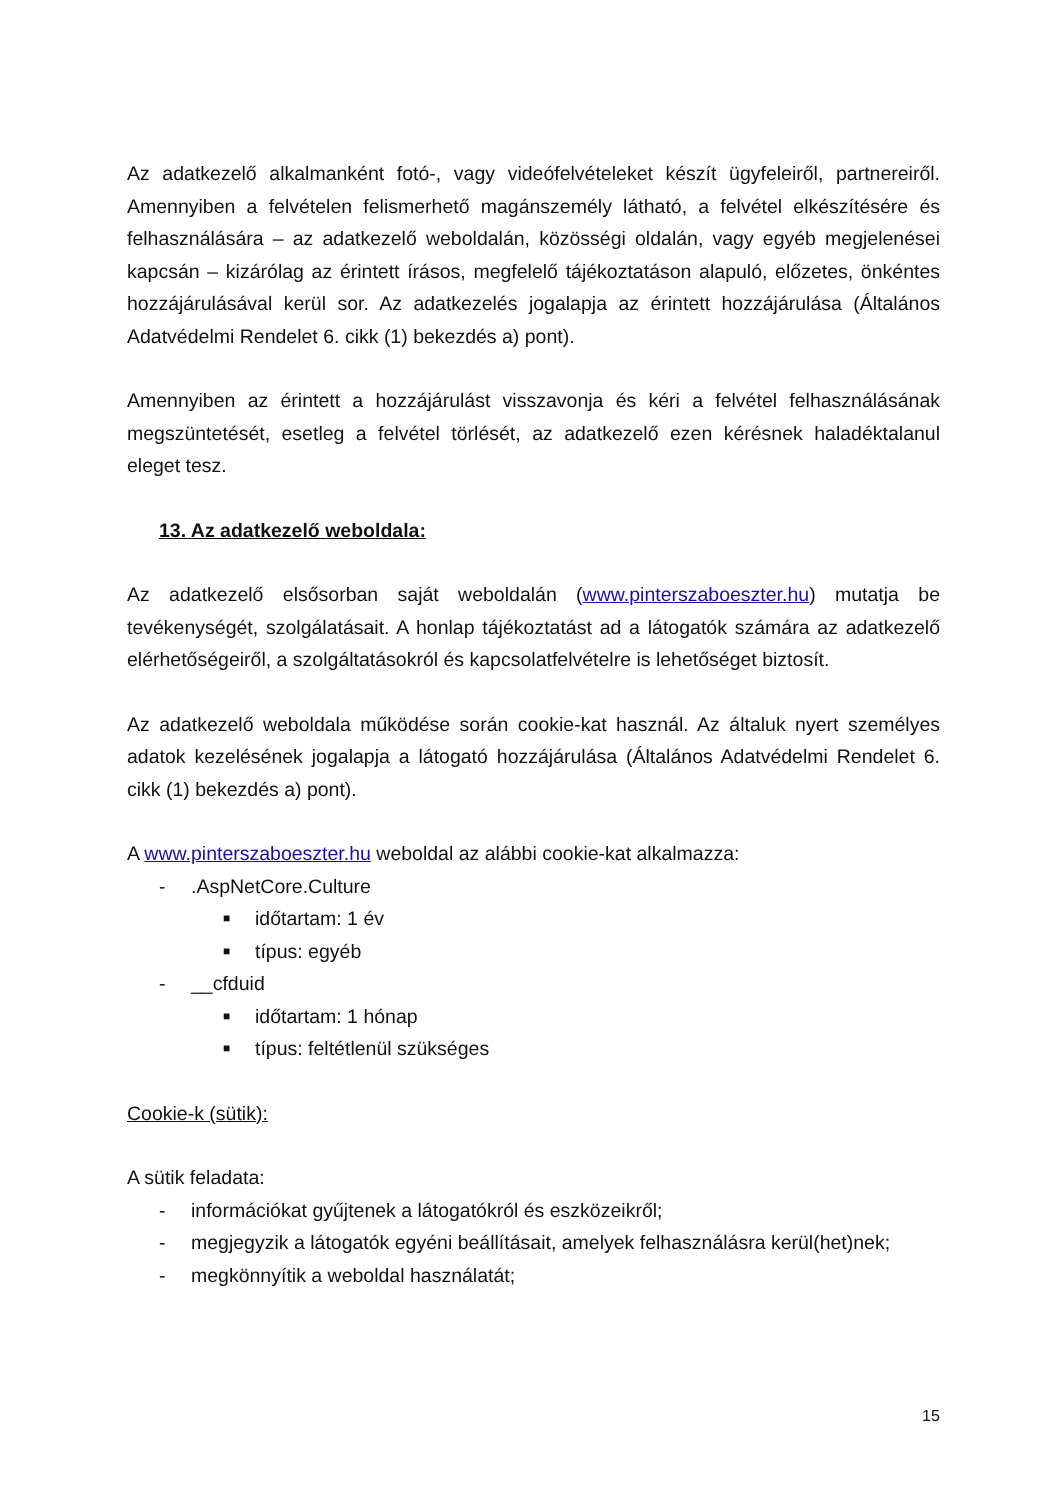Az adatkezelő alkalmanként fotó-, vagy videófelvételeket készít ügyfeleiről, partnereiről. Amennyiben a felvételen felismerhető magánszemély látható, a felvétel elkészítésére és felhasználására – az adatkezelő weboldalán, közösségi oldalán, vagy egyéb megjelenései kapcsán – kizárólag az érintett írásos, megfelelő tájékoztatáson alapuló, előzetes, önkéntes hozzájárulásával kerül sor. Az adatkezelés jogalapja az érintett hozzájárulása (Általános Adatvédelmi Rendelet 6. cikk (1) bekezdés a) pont).
Amennyiben az érintett a hozzájárulást visszavonja és kéri a felvétel felhasználásának megszüntetését, esetleg a felvétel törlését, az adatkezelő ezen kérésnek haladéktalanul eleget tesz.
13. Az adatkezelő weboldala:
Az adatkezelő elsősorban saját weboldalán (www.pinterszaboeszter.hu) mutatja be tevékenységét, szolgálatásait. A honlap tájékoztatást ad a látogatók számára az adatkezelő elérhetőségeiről, a szolgáltatásokról és kapcsolatfelvételre is lehetőséget biztosít.
Az adatkezelő weboldala működése során cookie-kat használ. Az általuk nyert személyes adatok kezelésének jogalapja a látogató hozzájárulása (Általános Adatvédelmi Rendelet 6. cikk (1) bekezdés a) pont).
A www.pinterszaboeszter.hu weboldal az alábbi cookie-kat alkalmazza:
-.AspNetCore.Culture
■ időtartam: 1 év
■ típus: egyéb
- __cfduid
■ időtartam: 1 hónap
■ típus: feltétlenül szükséges
Cookie-k (sütik):
A sütik feladata:
- információkat gyűjtenek a látogatókról és eszközeikről;
- megjegyzik a látogatók egyéni beállításait, amelyek felhasználásra kerül(het)nek;
- megkönnyítik a weboldal használatát;
15